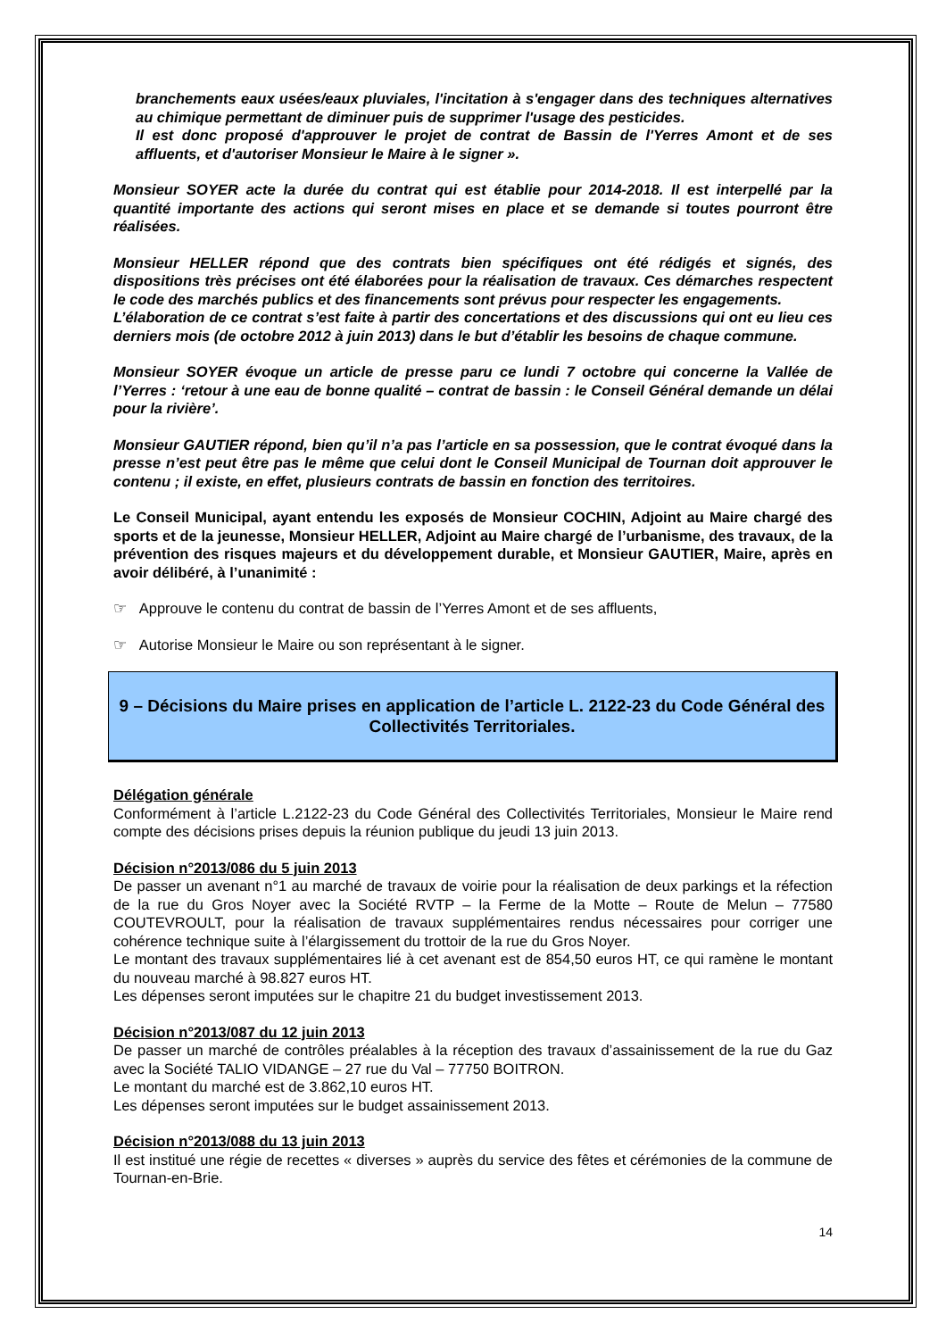branchements eaux usées/eaux pluviales, l'incitation à s'engager dans des techniques alternatives au chimique permettant de diminuer puis de supprimer l'usage des pesticides.
Il est donc proposé d'approuver le projet de contrat de Bassin de l'Yerres Amont et de ses affluents, et d'autoriser Monsieur le Maire à le signer ».
Monsieur SOYER acte la durée du contrat qui est établie pour 2014-2018. Il est interpellé par la quantité importante des actions qui seront mises en place et se demande si toutes pourront être réalisées.
Monsieur HELLER répond que des contrats bien spécifiques ont été rédigés et signés, des dispositions très précises ont été élaborées pour la réalisation de travaux. Ces démarches respectent le code des marchés publics et des financements sont prévus pour respecter les engagements.
L’élaboration de ce contrat s’est faite à partir des concertations et des discussions qui ont eu lieu ces derniers mois (de octobre 2012 à juin 2013) dans le but d’établir les besoins de chaque commune.
Monsieur SOYER évoque un article de presse paru ce lundi 7 octobre qui concerne la Vallée de l’Yerres : ‘retour à une eau de bonne qualité – contrat de bassin : le Conseil Général demande un délai pour la rivière’.
Monsieur GAUTIER répond, bien qu’il n’a pas l’article en sa possession, que le contrat évoqué dans la presse n’est peut être pas le même que celui dont le Conseil Municipal de Tournan doit approuver le contenu ; il existe, en effet, plusieurs contrats de bassin en fonction des territoires.
Le Conseil Municipal, ayant entendu les exposés de Monsieur COCHIN, Adjoint au Maire chargé des sports et de la jeunesse, Monsieur HELLER, Adjoint au Maire chargé de l’urbanisme, des travaux, de la prévention des risques majeurs et du développement durable, et Monsieur GAUTIER, Maire, après en avoir délibéré, à l’unanimité :
☞ Approuve le contenu du contrat de bassin de l’Yerres Amont et de ses affluents,
☞ Autorise Monsieur le Maire ou son représentant à le signer.
9 – Décisions du Maire prises en application de l’article L. 2122-23 du Code Général des Collectivités Territoriales.
Délégation générale
Conformément à l’article L.2122-23 du Code Général des Collectivités Territoriales, Monsieur le Maire rend compte des décisions prises depuis la réunion publique du jeudi 13 juin 2013.
Décision n°2013/086 du 5 juin 2013
De passer un avenant n°1 au marché de travaux de voirie pour la réalisation de deux parkings et la réfection de la rue du Gros Noyer avec la Société RVTP – la Ferme de la Motte – Route de Melun – 77580 COUTEVROULT, pour la réalisation de travaux supplémentaires rendus nécessaires pour corriger une cohérence technique suite à l’élargissement du trottoir de la rue du Gros Noyer.
Le montant des travaux supplémentaires lié à cet avenant est de 854,50 euros HT, ce qui ramène le montant du nouveau marché à 98.827 euros HT.
Les dépenses seront imputées sur le chapitre 21 du budget investissement 2013.
Décision n°2013/087 du 12 juin 2013
De passer un marché de contrôles préalables à la réception des travaux d’assainissement de la rue du Gaz avec la Société TALIO VIDANGE – 27 rue du Val – 77750 BOITRON.
Le montant du marché est de 3.862,10 euros HT.
Les dépenses seront imputées sur le budget assainissement 2013.
Décision n°2013/088 du 13 juin 2013
Il est institué une régie de recettes « diverses » auprès du service des fêtes et cérémonies de la commune de Tournan-en-Brie.
14